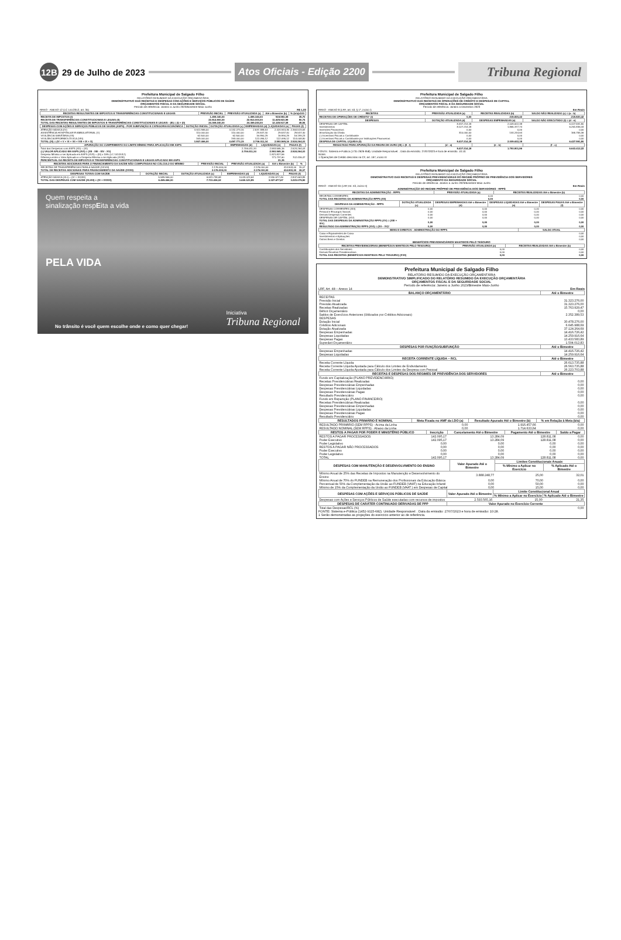12B
29 de Julho de 2023
Atos Oficiais - Edição 2200
Tribuna Regional
Prefeitura Municipal de Salgado Filho
RELATÓRIO RESUMIDO DA EXECUÇÃO ORÇAMENTÁRIA
DEMONSTRATIVO DAS RECEITAS E DESPESAS COM AÇÕES E SERVIÇOS PÚBLICOS DE SAÚDE
ORÇAMENTOS FISCAL E DA SEGURIDADE SOCIAL
Período de referência: Janeiro a Junho 2023/Bimestre Maio-Junho
RREO - ANEXO 12 (LC 141/2012, art. 35) R$ 1,00
| RECEITAS RESULTANTES DE IMPOSTOS E TRANSFERÊNCIAS CONSTITUCIONAIS E LEGAIS | PREVISÃO INICIAL | PREVISÃO ATUALIZADA (a) | Até o Bimestre (b) | % (b/a)x100 |
| --- | --- | --- | --- | --- |
| RECEITA DE IMPOSTOS (I) | 1.455.340,00 | 1.455.340,00 | 519.593,09 | 35,70 |
| RECEITA DE TRANSFERÊNCIAS CONSTITUCIONAIS E LEGAIS (II) | 22.914.900,00 | 22.914.000,00 | 11.625.923,99 | 50,74 |
| TOTAL DAS RECEITAS RESULTANTES DE IMPOSTOS E TRANSFERÊNCIAS CONSTITUCIONAIS E LEGAIS - (III) = (I) + (II) | 24.369.240,00 | 24.369.240,00 | 12.145.517,08 | 49,84 |
| DESPESAS COM AÇÕES E SERVIÇOS PÚBLICOS DE SAÚDE (ASPS) - POR SUBFUNÇÃO E CATEGORIA ECONÔMICA | DOTAÇÃO INICIAL | DOTAÇÃO ATUALIZADA (c) | EMPENHADAS (d) | LIQUIDADAS (e) | PAGAS (f) |
| --- | --- | --- | --- | --- | --- |
| ATENÇÃO BÁSICA (IV) | 3.511.966,00 | 4.132.273,15 | 2.537.388,53 | 2.424.943,35 | 2.364.519,63 |
| ASSISTÊNCIA HOSPITALAR E AMBULATORIAL (V) | 110.000,00 | 110.000,00 | 29.537,40 | 29.537,40 | 29.537,40 |
| VIGILÂNCIA SANITÁRIA (VII) | 62.500,00 | 62.500,00 | 16.990,29 | 16.990,29 | 16.199,23 |
| VIGILÂNCIA EPIDEMIOLÓGICA (VIII) | 163.000,00 | 193.000,00 | 122.095,12 | 122.095,12 | 114.008,80 |
| TOTAL (XI) = (IV + V + VI + VII + VIII + IX + X) | 3.847.466,00 | 4.497.773,15 | 2.706.011,34 | 2.593.565,16 | 2.524.264,03 |
| APURAÇÃO DO CUMPRIMENTO DO LIMITE MÍNIMO PARA APLICAÇÃO EM ASPS | EMPENHADAS (d) | LIQUIDADAS (e) | PAGAS (f) |
| --- | --- | --- | --- |
| Total das Despesas com ASPS (XII) = (XI) | 2.706.011,34 | 2.593.565,16 | 2.524.264,03 |
| (=) VALOR APLICADO EM ASPS (XVI) = (XII - XIII - XIV - XV) | 2.706.011,34 | 2.593.565,16 | 2.524.264,03 |
| Despesa Mínima a ser Aplicada em ASPS (XVII) = (III) x 15% (LC 141/2012) | | 1.821.827,56 | |
| Diferença entre o Valor Aplicado e a Despesa Mínima a ser Aplicada (XVIII) | | 771.737,60 | 702.436,47 |
| PERCENTUAL DA RECEITA DE IMPOSTOS E TRANSFERÊNCIAS CONSTITUCIONAIS E LEGAIS APLICADO EM ASPS | | 21,35 | |
| RECEITAS ADICIONAIS PARA O FINANCIAMENTO DA SAÚDE NÃO COMPUTADAS NO CÁLCULO DO MÍNIMO | PREVISÃO INICIAL | PREVISÃO ATUALIZADA (a) | Até o Bimestre (b) | % |
| --- | --- | --- | --- | --- |
| RECEITAS DE TRANSFERÊNCIAS PARA A SAÚDE (XXVIII) | 2.176.000,00 | 2.176.000,00 | 414.903,00 | 19,07 |
| TOTAL DE RECEITAS ADICIONAIS PARA FINANCIAMENTO DA SAÚDE (XXXII) | 2.176.000,00 | 2.176.000,00 | 414.903,00 | 19,07 |
| DESPESAS TOTAIS COM SAÚDE | DOTAÇÃO INICIAL | DOTAÇÃO ATUALIZADA (c) | EMPENHADAS (d) | LIQUIDADAS (e) | PAGAS (f) |
| --- | --- | --- | --- | --- | --- |
| ATENÇÃO BÁSICA (XLI) = (IV + XXXIII) | 5.589.966,00 | 6.631.738,68 | 3.043.023,64 | 2.930.577,46 | 2.847.663,89 |
| TOTAL DAS DESPESAS COM SAÚDE (XLVIII) = (XI + XXXIX) | 6.465.466,00 | 7.733.406,02 | 3.440.123,85 | 3.327.677,67 | 3.223.079,82 |
Quem respeita a
sinalização respEita a vida
PELA VIDA
No trânsito é você quem escolhe onde e como quer chegar!
Iniciativa
Tribuna Regional
Prefeitura Municipal de Salgado Filho
RELATÓRIO RESUMIDO DA EXECUÇÃO ORÇAMENTÁRIA
DEMONSTRATIVO DAS RECEITAS DE OPERAÇÕES DE CRÉDITO E DESPESAS DE CAPITAL
ORÇAMENTOS FISCAL E DA SEGURIDADE SOCIAL
Período de referência: Janeiro a Dezembro 2023
RREO - ANEXO 9 (LRF, art. 53, § 1º, inciso I) Em Reais
| RECEITAS | PREVISÃO ATUALIZADA (a) | RECEITAS REALIZADAS (b) | SALDO NÃO REALIZADO (c) = (a - b) |
| --- | --- | --- | --- |
| RECEITAS DE OPERAÇÕES DE CRÉDITO¹ (I) | 0,00 | 215.820,42 | -215.820,42 |
| DESPESAS | DOTAÇÃO ATUALIZADA (d) | DESPESAS EMPENHADAS (e) | SALDO NÃO EXECUTADO (f) = (d - e) |
| DESPESAS DE CAPITAL | 8.437.214,18 | 2.009.622,38 | 6.427.591,80 |
| Investimentos | 8.127.214,18 | 1.865.377,74 | 6.261.836,44 |
| Inversões Financeiras | 0,00 | 0,00 | 0,00 |
| Amortização da Dívida | 310.000,00 | 144.244,64 | 165.755,36 |
| (-) Incentivos Fiscais a Contribuinte | 0,00 | 0,00 | 0,00 |
| (-) Incentivos Fiscais a Contribuinte por Instituições Financeiras | 0,00 | 0,00 | 0,00 |
| DESPESA DE CAPITAL LÍQUIDA (II) | 8.437.214,18 | 2.009.622,38 | 6.427.591,80 |
| RESULTADO PARA APURAÇÃO DA REGRA DE OURO (III) = (II - I) | (d - a) | (e - b) | (f - c) |
| | 8.437.214,18 | 1.793.801,96 | 6.643.412,22 |
FONTE: Sistema e-Pública (1731-2626-958). Unidade Responsável: . Data da emissão: 27/07/2023 e hora de emissão: 10:10.
Notas:
1 Operações de Crédito descritas na CF, art. 167, inciso III
Prefeitura Municipal de Salgado Filho
RELATÓRIO RESUMIDO DA EXECUÇÃO ORÇAMENTÁRIA
DEMONSTRATIVO DAS RECEITAS E DESPESAS PREVIDENCIÁRIAS DO REGIME PRÓPRIO DE PREVIDÊNCIA DOS SERVIDORES
ORÇAMENTO DA SEGURIDADE SOCIAL
Período de referência: Janeiro a Junho 2023/Bimestre Maio-Junho
RREO - ANEXO 04 (LRF,Art. 53, inciso II) Em Reais
ADMINISTRAÇÃO DO REGIME PRÓPRIO DE PREVIDÊNCIA DOS SERVIDORES - RPPS
| RECEITAS DA ADMINISTRAÇÃO - RPPS | PREVISÃO ATUALIZADA (a) | RECEITAS REALIZADAS Até o Bimestre (b) |
| --- | --- | --- |
| RECEITAS CORRENTES | 0,00 | 0,00 |
| TOTAL DAS RECEITAS DA ADMINISTRAÇÃO RPPS (XII) | 0,00 | 0,00 |
| DESPESAS DA ADMINISTRAÇÃO - RPPS | DOTAÇÃO ATUALIZADA (c) | DESPESAS EMPENHADAS Até o Bimestre (d) | DESPESAS LIQUIDADAS Até o Bimestre (e) | DESPESAS PAGAS Até o Bimestre (f) |
| --- | --- | --- | --- | --- |
| DESPESAS CORRENTES (XIII) | 0,00 | 0,00 | 0,00 | 0,00 |
| Pessoal e Encargos Sociais | 0,00 | 0,00 | 0,00 | 0,00 |
| Demais Despesas Correntes | 0,00 | 0,00 | 0,00 | 0,00 |
| DESPESAS DE CAPITAL (XIV) | 0,00 | 0,00 | 0,00 | 0,00 |
| TOTAL DAS DESPESAS DA ADMINISTRAÇÃO RPPS (XV) = (XIII + XIV) | 0,00 | 0,00 | 0,00 | 0,00 |
| RESULTADO DA ADMINISTRAÇÃO RPPS (XVI) = (XII – XV)² | 0,00 | 0,00 | 0,00 | 0,00 |
| BENS E DIREITOS - ADMINISTRAÇÃO DO RPPS | SALDO ATUAL |
| --- | --- |
| Caixa e Equivalentes de Caixa | 0,00 |
| Investimentos e Aplicações | 0,00 |
| Outros Bens e Direitos | 0,00 |
BENEFÍCIOS PREVIDENCIÁRIOS MANTIDOS PELO TESOURO
| RECEITAS PREVIDENCIÁRIAS (BENEFÍCIOS MANTIDOS PELO TESOURO) | PREVISÃO ATUALIZADA (a) | RECEITAS REALIZADAS Até o Bimestre (b) |
| --- | --- | --- |
| Contribuições dos Servidores | 0,00 | 0,00 |
| Demais Receitas Previdenciárias | 0,00 | 0,00 |
| TOTAL DAS RECEITAS (BENEFÍCIOS MANTIDOS PELO TESOURO) (XVII) | 0,00 | 0,00 |
Prefeitura Municipal de Salgado Filho
RELATÓRIO RESUMIDO DA EXECUÇÃO ORÇAMENTÁRIA
DEMONSTRATIVO SIMPLIFICADO DO RELATÓRIO RESUMIDO DA EXECUÇÃO ORÇAMENTÁRIA
ORÇAMENTOS FISCAL E DA SEGURIDADE SOCIAL
Período de referência: Janeiro a Junho 2023/Bimestre Maio-Junho
LRF, Art. 48 – Anexo 14 Em Reais
| BALANÇO ORÇAMENTÁRIO | Até o Bimestre |
| --- | --- |
| RECEITAS | |
| Previsão Inicial | 31.323.276,00 |
| Previsão Atualizada | 31.323.276,00 |
| Receitas Realizadas | 15.763.929,47 |
| Déficit Orçamentário | 0,00 |
| Saldos de Exercícios Anteriores (Utilizados por Créditos Adicionais) | 2.352.389,53 |
| DESPESAS | |
| Dotação Inicial | 30.478.276,00 |
| Créditos Adicionais | 6.645.988,69 |
| Dotação Atualizada | 37.124.264,69 |
| Despesas Empenhadas | 14.416.726,42 |
| Despesas Liquidadas | 14.259.916,64 |
| Despesas Pagas | 13.433.583,89 |
| Superávit Orçamentário | 1.504.012,83 |
| DESPESAS POR FUNÇÃO/SUBFUNÇÃO | Até o Bimestre |
| Despesas Empenhadas | 14.416.726,42 |
| Despesas Liquidadas | 14.259.916,64 |
| RECEITA CORRENTE LÍQUIDA – RCL | Até o Bimestre |
| Receita Corrente Líquida | 26.613.735,88 |
| Receita Corrente Líquida Ajustada para Cálculo dos Limites de Endividamento | 26.563.735,88 |
| Receita Corrente Líquida Ajustada para Cálculo dos Limites da Despesa com Pessoal | 26.223.703,88 |
| RECEITAS E DESPESAS DOS REGIMES DE PREVIDÊNCIA DOS SERVIDORES | Até o Bimestre |
| Fundo em Capitalização (PLANO PREVIDENCIÁRIO) | |
| Receitas Previdenciárias Realizadas | 0,00 |
| Despesas Previdenciárias Empenhadas | 0,00 |
| Despesas Previdenciárias Liquidadas | 0,00 |
| Despesas Previdenciárias Pagas | 0,00 |
| Resultado Previdenciário | 0,00 |
| Fundo em Repartição (PLANO FINANCEIRO) | |
| Receitas Previdenciárias Realizadas | 0,00 |
| Despesas Previdenciárias Empenhadas | 0,00 |
| Despesas Previdenciárias Liquidadas | 0,00 |
| Despesas Previdenciárias Pagas | 0,00 |
| Resultado Previdenciário | 0,00 |
| RESULTADOS PRIMÁRIO E NOMINAL | Meta Fixada no AMF da LDO (a) | Resultado Apurado Até o Bimestre (b) | % em Relação à Meta (b/a) |
| --- | --- | --- | --- |
| RESULTADO PRIMÁRIO (SEM RPPS) - Acima da Linha | 0,00 | 1.916.457,66 | 0,00 |
| RESULTADO NOMINAL (SEM RPPS) - Abaixo da Linha | 0,00 | 1.714.633,64 | 0,00 |
| RESTOS A PAGAR POR PODER E MINISTÉRIO PÚBLICO | Inscrição | Cancelamento Até o Bimestre | Pagamento Até o Bimestre | Saldo a Pagar |
| --- | --- | --- | --- | --- |
| RESTOS A PAGAR PROCESSADOS | 142.095,17 | 13.284,09 | 128.811,08 | 0,00 |
| Poder Executivo | 142.095,17 | 13.284,09 | 128.811,08 | 0,00 |
| Poder Legislativo | 0,00 | 0,00 | 0,00 | 0,00 |
| RESTOS A PAGAR NÃO PROCESSADOS | 0,00 | 0,00 | 0,00 | 0,00 |
| Poder Executivo | 0,00 | 0,00 | 0,00 | 0,00 |
| Poder Legislativo | 0,00 | 0,00 | 0,00 | 0,00 |
| TOTAL | 142.095,17 | 13.284,09 | 128.811,08 | 0,00 |
| DESPESAS COM MANUTENÇÃO E DESENVOLVIMENTO DO ENSINO | Valor Apurado Até o Bimestre | Limites Constitucionais Anuais | |
| --- | --- | --- | --- |
| | | % Mínimo a Aplicar no Exercício | % Aplicado Até o Bimestre |
| Mínimo Anual de 25% das Receitas de Impostos na Manutenção e Desenvolvimento do Ensino | 3.888.248,77 | 25,00 | 32,01 |
| Mínimo Anual de 70% do FUNDEB na Remuneração dos Profissionais da Educação Básica | 0,00 | 70,00 | 0,00 |
| Percentual de 50% da Complementação da União ao FUNDEB (VAAT) na Educação Infantil | 0,00 | 50,00 | 0,00 |
| Mínimo de 15% da Complementação da União ao FUNDEB (VAAT ) em Despesas de Capital | 0,00 | 15,00 | 0,00 |
| DESPESAS COM AÇÕES E SERVIÇOS PÚBLICOS DE SAÚDE | Valor Apurado Até o Bimestre | Limite Constitucional Anual | |
| --- | --- | --- | --- |
| | | % Mínimo a Aplicar no Exercício | % Aplicado Até o Bimestre |
| Despesas com Ações e Serviços Públicos de Saúde executadas com recursos de impostos | 2.593.565,16 | 15,00 | 21,35 |
| DESPESAS DE CARÁTER CONTINUADO DERIVADAS DE PPP | Valor Apurado no Exercício Corrente | | |
| Total das Despesas/RCL (%) | 0,00 | | |
FONTE: Sistema e-Pública (1452-9115-682). Unidade Responsável: . Data da emissão: 27/07/2023 e hora de emissão: 10:28.
1 Serão demonstradas as projeções do exercício anterior ao de referência.